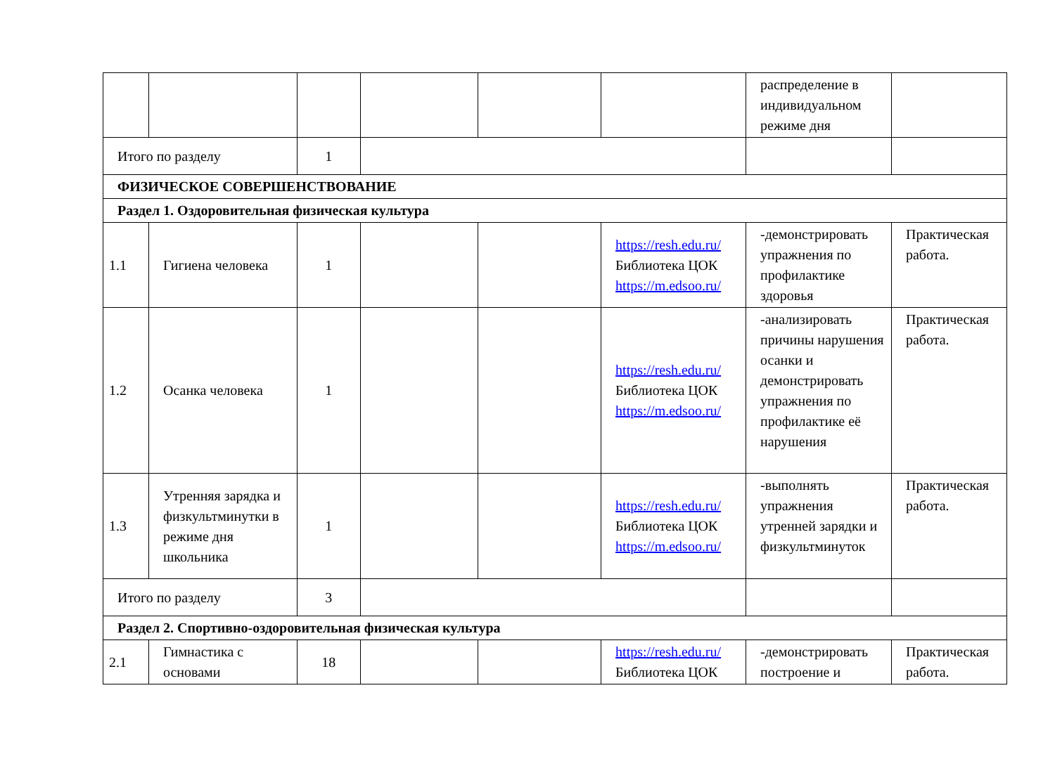| | | | | | | распределение в индивидуальном режиме дня | |
| Итого по разделу | | 1 | | | | | |
| ФИЗИЧЕСКОЕ СОВЕРШЕНСТВОВАНИЕ | | | | | | | |
| Раздел 1. Оздоровительная физическая культура | | | | | | | |
| 1.1 | Гигиена человека | 1 | | | https://resh.edu.ru/ Библиотека ЦОК https://m.edsoo.ru/ | -демонстрировать упражнения по профилактике здоровья | Практическая работа. |
| 1.2 | Осанка человека | 1 | | | https://resh.edu.ru/ Библиотека ЦОК https://m.edsoo.ru/ | -анализировать причины нарушения осанки и демонстрировать упражнения по профилактике её нарушения | Практическая работа. |
| 1.3 | Утренняя зарядка и физкультминутки в режиме дня школьника | 1 | | | https://resh.edu.ru/ Библиотека ЦОК https://m.edsoo.ru/ | -выполнять упражнения утренней зарядки и физкультминуток | Практическая работа. |
| Итого по разделу | | 3 | | | | | |
| Раздел 2. Спортивно-оздоровительная физическая культура | | | | | | | |
| 2.1 | Гимнастика с основами | 18 | | | https://resh.edu.ru/ Библиотека ЦОК | -демонстрировать построение и | Практическая работа. |